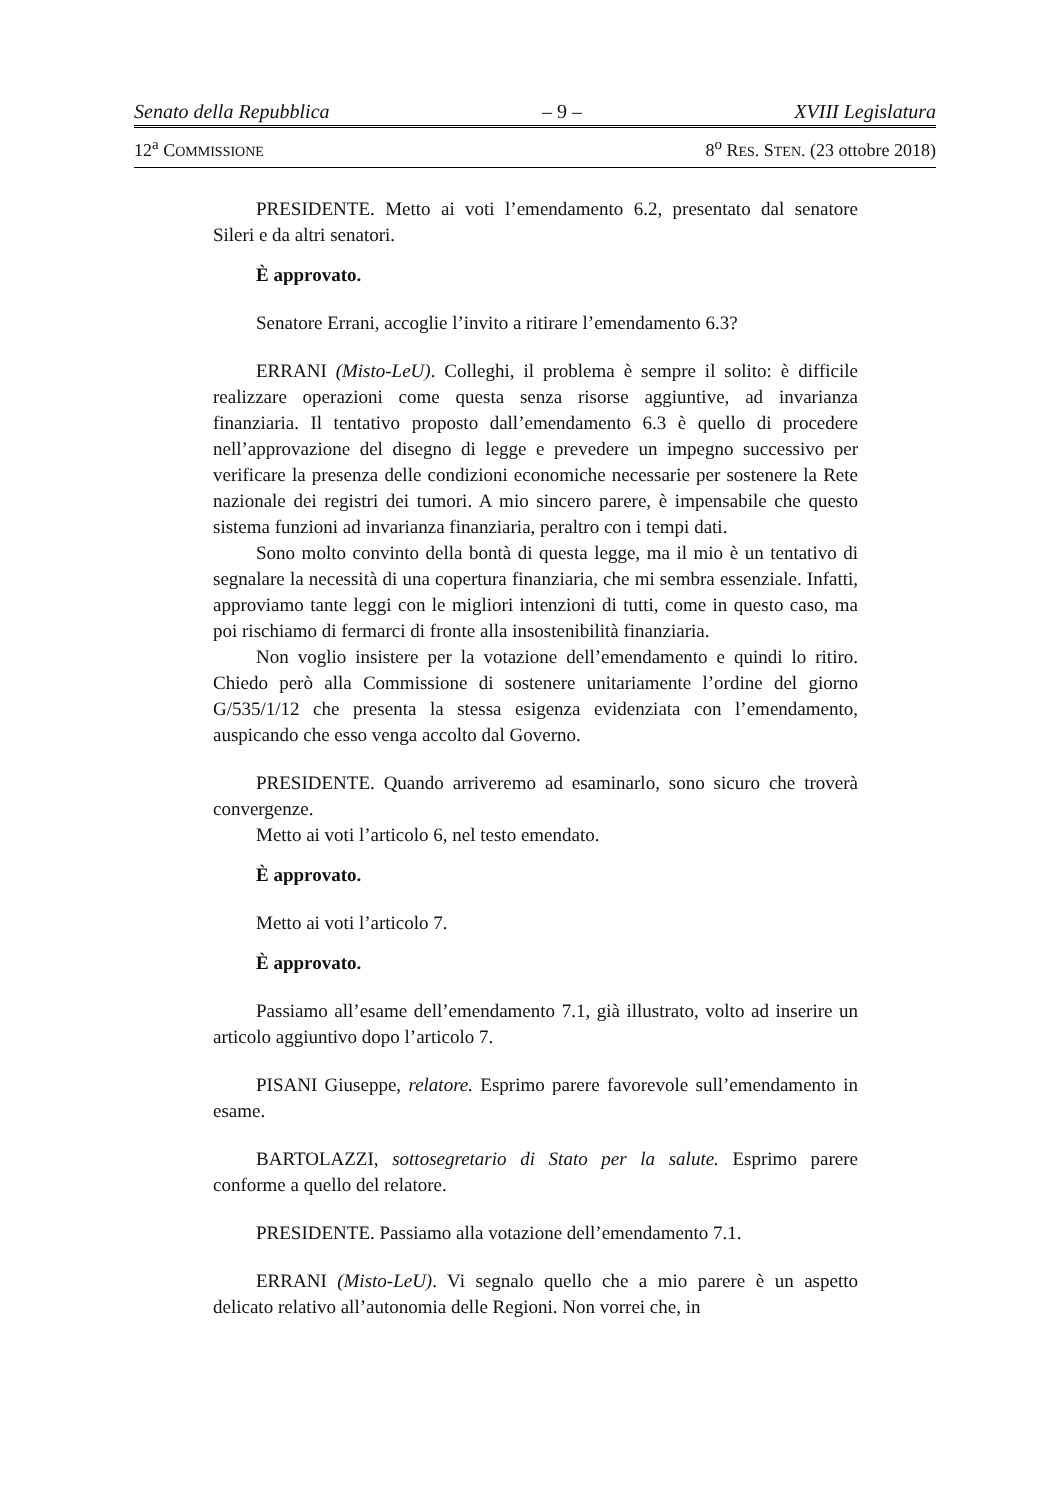Senato della Repubblica – 9 – XVIII Legislatura
12<sup>a</sup> COMMISSIONE 8<sup>o</sup> RES. STEN. (23 ottobre 2018)
PRESIDENTE. Metto ai voti l’emendamento 6.2, presentato dal senatore Sileri e da altri senatori.
È approvato.
Senatore Errani, accoglie l’invito a ritirare l’emendamento 6.3?
ERRANI (Misto-LeU). Colleghi, il problema è sempre il solito: è difficile realizzare operazioni come questa senza risorse aggiuntive, ad invarianza finanziaria. Il tentativo proposto dall’emendamento 6.3 è quello di procedere nell’approvazione del disegno di legge e prevedere un impegno successivo per verificare la presenza delle condizioni economiche necessarie per sostenere la Rete nazionale dei registri dei tumori. A mio sincero parere, è impensabile che questo sistema funzioni ad invarianza finanziaria, peraltro con i tempi dati.
Sono molto convinto della bontà di questa legge, ma il mio è un tentativo di segnalare la necessità di una copertura finanziaria, che mi sembra essenziale. Infatti, approviamo tante leggi con le migliori intenzioni di tutti, come in questo caso, ma poi rischiamo di fermarci di fronte alla insostenibilità finanziaria.
Non voglio insistere per la votazione dell’emendamento e quindi lo ritiro. Chiedo però alla Commissione di sostenere unitariamente l’ordine del giorno G/535/1/12 che presenta la stessa esigenza evidenziata con l’emendamento, auspicando che esso venga accolto dal Governo.
PRESIDENTE. Quando arriveremo ad esaminarlo, sono sicuro che troverà convergenze.
Metto ai voti l’articolo 6, nel testo emendato.
È approvato.
Metto ai voti l’articolo 7.
È approvato.
Passiamo all’esame dell’emendamento 7.1, già illustrato, volto ad inserire un articolo aggiuntivo dopo l’articolo 7.
PISANI Giuseppe, relatore. Esprimo parere favorevole sull’emendamento in esame.
BARTOLAZZI, sottosegretario di Stato per la salute. Esprimo parere conforme a quello del relatore.
PRESIDENTE. Passiamo alla votazione dell’emendamento 7.1.
ERRANI (Misto-LeU). Vi segnalo quello che a mio parere è un aspetto delicato relativo all’autonomia delle Regioni. Non vorrei che, in